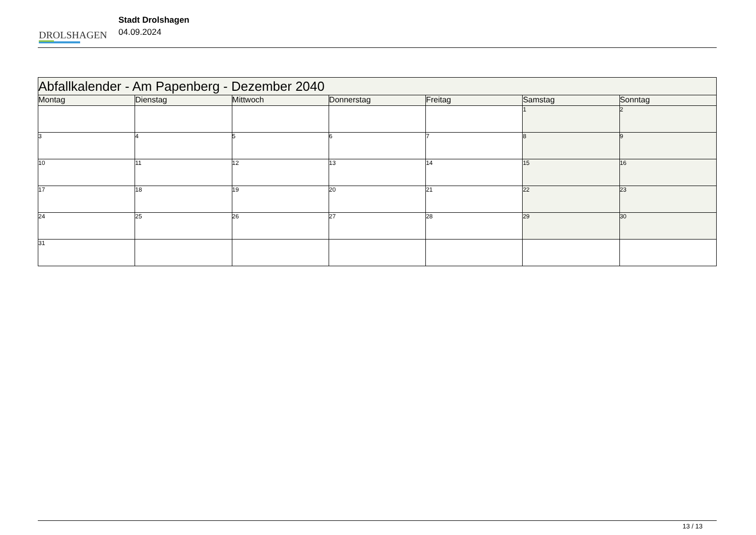DROLSHAGEN
Stadt Drolshagen
04.09.2024
| Abfallkalender - Am Papenberg - Dezember 2040 | | | | | | |
| --- | --- | --- | --- | --- | --- | --- |
| Montag | Dienstag | Mittwoch | Donnerstag | Freitag | Samstag | Sonntag |
| | | | | | 1 | 2 |
| 3 | 4 | 5 | 6 | 7 | 8 | 9 |
| 10 | 11 | 12 | 13 | 14 | 15 | 16 |
| 17 | 18 | 19 | 20 | 21 | 22 | 23 |
| 24 | 25 | 26 | 27 | 28 | 29 | 30 |
| 31 | | | | | | |
13 / 13